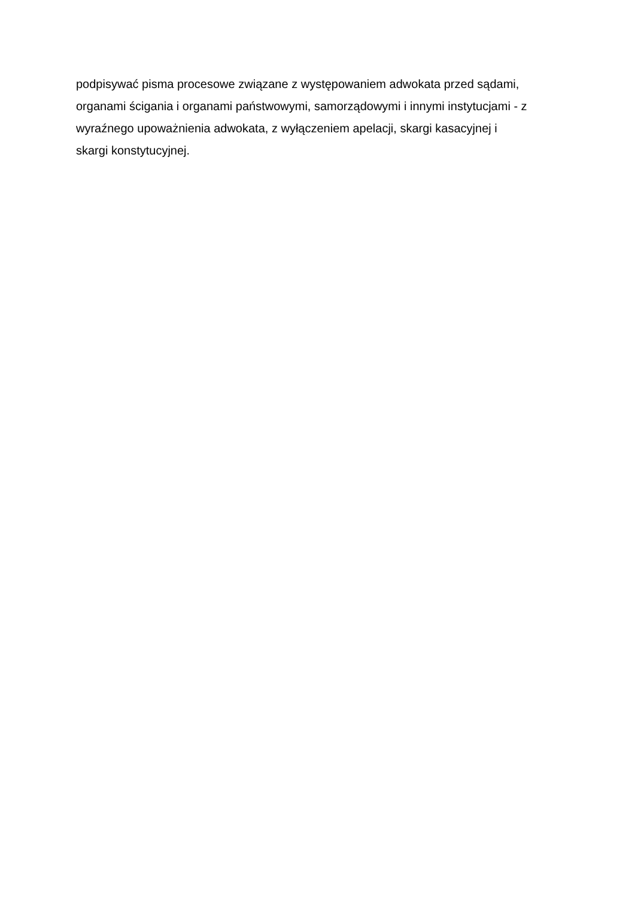podpisywać pisma procesowe związane z występowaniem adwokata przed sądami,
organami ścigania i organami państwowymi, samorządowymi i innymi instytucjami - z
wyraźnego upoważnienia adwokata, z wyłączeniem apelacji, skargi kasacyjnej i
skargi konstytucyjnej.